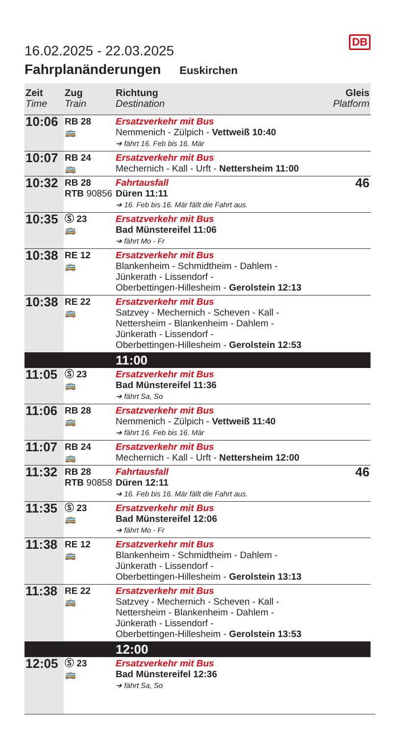DB
16.02.2025 - 22.03.2025
Fahrplanänderungen Euskirchen
| Zeit Time | Zug Train | Richtung Destination | Gleis Platform |
| --- | --- | --- | --- |
| 10:06 | RB 28 🚌 | Ersatzverkehr mit Bus Nemmenich - Zülpich - Vettweiß 10:40 ➔ fährt 16. Feb bis 16. Mär | |
| 10:07 | RB 24 🚌 | Ersatzverkehr mit Bus Mechernich - Kall - Urft - Nettersheim 11:00 | |
| 10:32 | RB 28 RTB 90856 | Fahrtausfall Düren 11:11 ➔ 16. Feb bis 16. Mär fällt die Fahrt aus. | 46 |
| 10:35 | Ⓢ 23 🚌 | Ersatzverkehr mit Bus Bad Münstereifel 11:06 ➔ fährt Mo - Fr | |
| 10:38 | RE 12 🚌 | Ersatzverkehr mit Bus Blankenheim - Schmidtheim - Dahlem - Jünkerath - Lissendorf - Oberbettingen-Hillesheim - Gerolstein 12:13 | |
| 10:38 | RE 22 🚌 | Ersatzverkehr mit Bus Satzvey - Mechernich - Scheven - Kall - Nettersheim - Blankenheim - Dahlem - Jünkerath - Lissendorf - Oberbettingen-Hillesheim - Gerolstein 12:53 | |
| | | 11:00 | |
| 11:05 | Ⓢ 23 🚌 | Ersatzverkehr mit Bus Bad Münstereifel 11:36 ➔ fährt Sa, So | |
| 11:06 | RB 28 🚌 | Ersatzverkehr mit Bus Nemmenich - Zülpich - Vettweiß 11:40 ➔ fährt 16. Feb bis 16. Mär | |
| 11:07 | RB 24 🚌 | Ersatzverkehr mit Bus Mechernich - Kall - Urft - Nettersheim 12:00 | |
| 11:32 | RB 28 RTB 90858 | Fahrtausfall Düren 12:11 ➔ 16. Feb bis 16. Mär fällt die Fahrt aus. | 46 |
| 11:35 | Ⓢ 23 🚌 | Ersatzverkehr mit Bus Bad Münstereifel 12:06 ➔ fährt Mo - Fr | |
| 11:38 | RE 12 🚌 | Ersatzverkehr mit Bus Blankenheim - Schmidtheim - Dahlem - Jünkerath - Lissendorf - Oberbettingen-Hillesheim - Gerolstein 13:13 | |
| 11:38 | RE 22 🚌 | Ersatzverkehr mit Bus Satzvey - Mechernich - Scheven - Kall - Nettersheim - Blankenheim - Dahlem - Jünkerath - Lissendorf - Oberbettingen-Hillesheim - Gerolstein 13:53 | |
| | | 12:00 | |
| 12:05 | Ⓢ 23 🚌 | Ersatzverkehr mit Bus Bad Münstereifel 12:36 ➔ fährt Sa, So | |